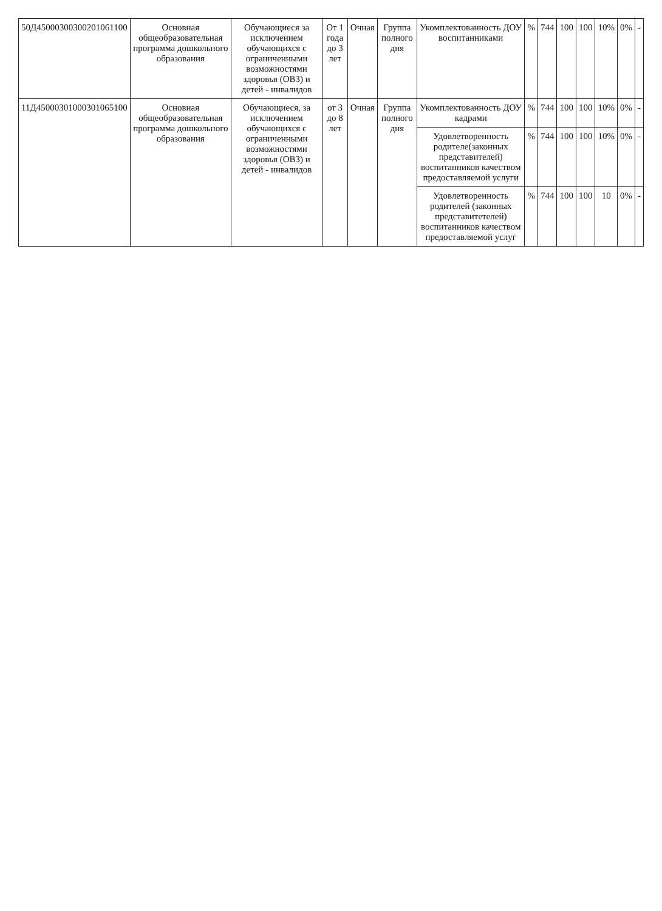| 50Д45000300300201061100 | Основная общеобразовательная программа дошкольного образования | Обучающиеся за исключением обучающихся с ограниченными возможностями здоровья (ОВЗ) и детей - инвалидов | От 1 года до 3 лет | Очная | Группа полного дня | Укомплектованность ДОУ воспитанниками | % | 744 | 100 | 100 | 10% | 0% | - |
| 11Д45000301000301065100 | Основная общеобразовательная программа дошкольного образования | Обучающиеся, за исключением обучающихся с ограниченными возможностями здоровья (ОВЗ) и детей - инвалидов | от 3 до 8 лет | Очная | Группа полного дня | Укомплектованность ДОУ кадрами | % | 744 | 100 | 100 | 10% | 0% | - |
| | | | | | | Удовлетворенность родителе(законных представителей) воспитанников качеством предоставляемой услуги | % | 744 | 100 | 100 | 10% | 0% | - |
| | | | | | | Удовлетворенность родителей (законных представитетелей) воспитанников качеством предоставляемой услуг | % | 744 | 100 | 100 | 10 | 0% | - |